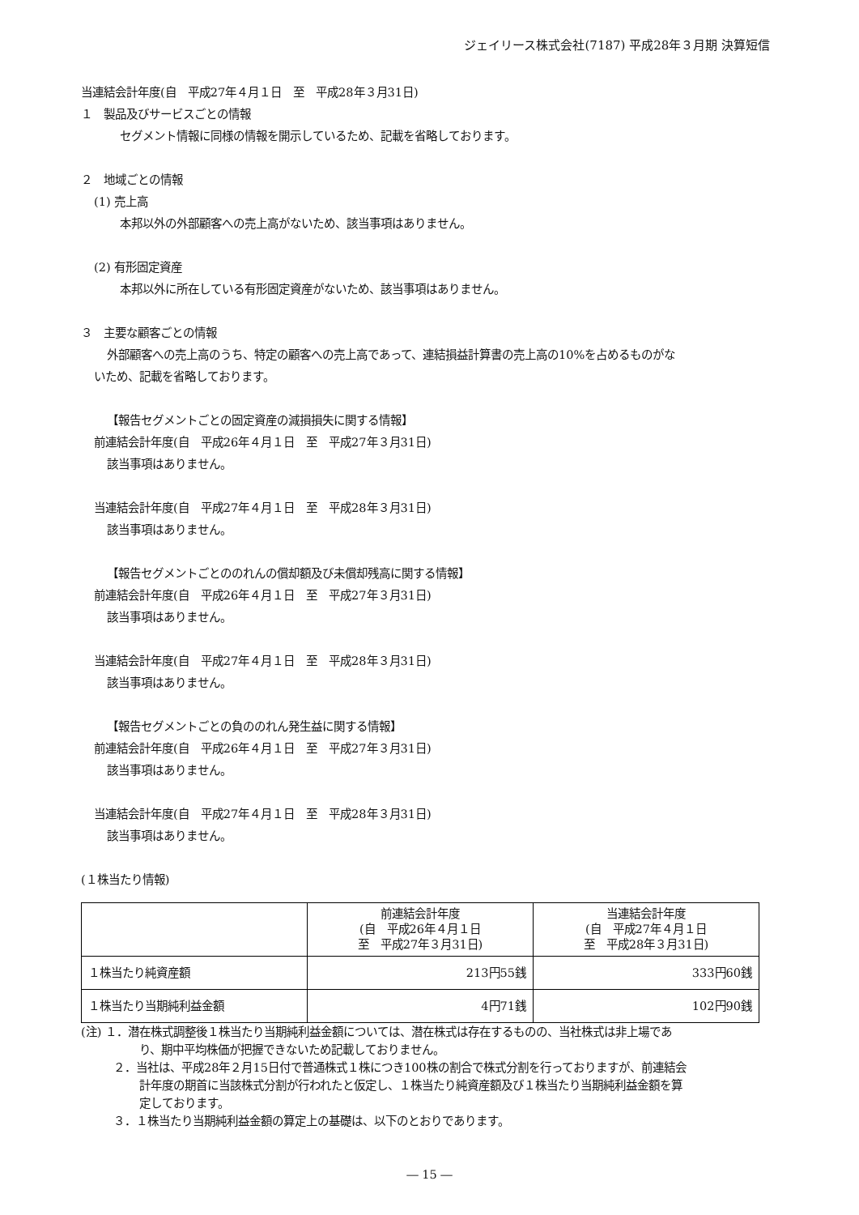ジェイリース株式会社(7187) 平成28年３月期 決算短信
当連結会計年度(自　平成27年４月１日　至　平成28年３月31日)
１　製品及びサービスごとの情報
セグメント情報に同様の情報を開示しているため、記載を省略しております。
２　地域ごとの情報
(1) 売上高
本邦以外の外部顧客への売上高がないため、該当事項はありません。
(2) 有形固定資産
本邦以外に所在している有形固定資産がないため、該当事項はありません。
３　主要な顧客ごとの情報
外部顧客への売上高のうち、特定の顧客への売上高であって、連結損益計算書の売上高の10%を占めるものがな
いため、記載を省略しております。
【報告セグメントごとの固定資産の減損損失に関する情報】
前連結会計年度(自　平成26年４月１日　至　平成27年３月31日)
該当事項はありません。
当連結会計年度(自　平成27年４月１日　至　平成28年３月31日)
該当事項はありません。
【報告セグメントごとののれんの償却額及び未償却残高に関する情報】
前連結会計年度(自　平成26年４月１日　至　平成27年３月31日)
該当事項はありません。
当連結会計年度(自　平成27年４月１日　至　平成28年３月31日)
該当事項はありません。
【報告セグメントごとの負ののれん発生益に関する情報】
前連結会計年度(自　平成26年４月１日　至　平成27年３月31日)
該当事項はありません。
当連結会計年度(自　平成27年４月１日　至　平成28年３月31日)
該当事項はありません。
(１株当たり情報)
| | 前連結会計年度 (自 平成26年４月１日 至 平成27年３月31日) | 当連結会計年度 (自 平成27年４月１日 至 平成28年３月31日) |
| １株当たり純資産額 | 213円55銭 | 333円60銭 |
| １株当たり当期純利益金額 | 4円71銭 | 102円90銭 |
(注) １．潜在株式調整後１株当たり当期純利益金額については、潜在株式は存在するものの、当社株式は非上場であ
り、期中平均株価が把握できないため記載しておりません。
２．当社は、平成28年２月15日付で普通株式１株につき100株の割合で株式分割を行っておりますが、前連結会
計年度の期首に当該株式分割が行われたと仮定し、１株当たり純資産額及び１株当たり当期純利益金額を算
定しております。
３．１株当たり当期純利益金額の算定上の基礎は、以下のとおりであります。
― 15 ―